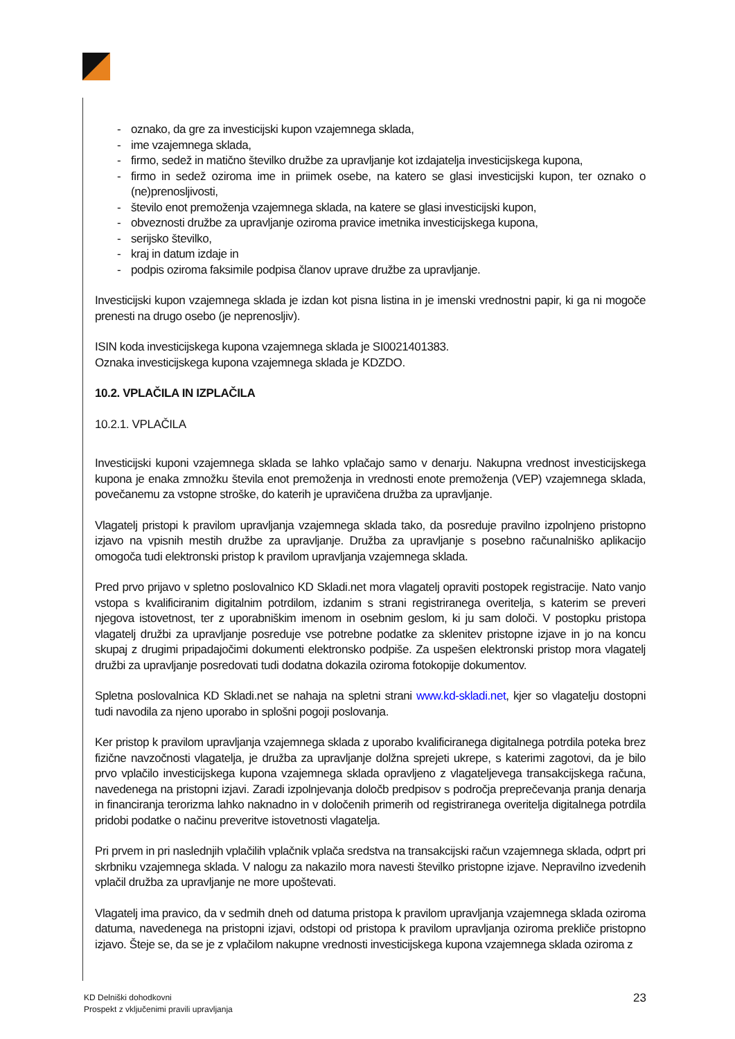- oznako, da gre za investicijski kupon vzajemnega sklada,
- ime vzajemnega sklada,
- firmo, sedež in matično številko družbe za upravljanje kot izdajatelja investicijskega kupona,
- firmo in sedež oziroma ime in priimek osebe, na katero se glasi investicijski kupon, ter oznako o (ne)prenosljivosti,
- število enot premoženja vzajemnega sklada, na katere se glasi investicijski kupon,
- obveznosti družbe za upravljanje oziroma pravice imetnika investicijskega kupona,
- serijsko številko,
- kraj in datum izdaje in
- podpis oziroma faksimile podpisa članov uprave družbe za upravljanje.
Investicijski kupon vzajemnega sklada je izdan kot pisna listina in je imenski vrednostni papir, ki ga ni mogoče prenesti na drugo osebo (je neprenosljiv).
ISIN koda investicijskega kupona vzajemnega sklada je SI0021401383.
Oznaka investicijskega kupona vzajemnega sklada je KDZDO.
10.2. VPLAČILA IN IZPLAČILA
10.2.1. VPLAČILA
Investicijski kuponi vzajemnega sklada se lahko vplačajo samo v denarju. Nakupna vrednost investicijskega kupona je enaka zmnožku števila enot premoženja in vrednosti enote premoženja (VEP) vzajemnega sklada, povečanemu za vstopne stroške, do katerih je upravičena družba za upravljanje.
Vlagatelj pristopi k pravilom upravljanja vzajemnega sklada tako, da posreduje pravilno izpolnjeno pristopno izjavo na vpisnih mestih družbe za upravljanje. Družba za upravljanje s posebno računalniško aplikacijo omogoča tudi elektronski pristop k pravilom upravljanja vzajemnega sklada.
Pred prvo prijavo v spletno poslovalnico KD Skladi.net mora vlagatelj opraviti postopek registracije. Nato vanjo vstopa s kvalificiranim digitalnim potrdilom, izdanim s strani registriranega overitelja, s katerim se preveri njegova istovetnost, ter z uporabniškim imenom in osebnim geslom, ki ju sam določi. V postopku pristopa vlagatelj družbi za upravljanje posreduje vse potrebne podatke za sklenitev pristopne izjave in jo na koncu skupaj z drugimi pripadajočimi dokumenti elektronsko podpiše. Za uspešen elektronski pristop mora vlagatelj družbi za upravljanje posredovati tudi dodatna dokazila oziroma fotokopije dokumentov.
Spletna poslovalnica KD Skladi.net se nahaja na spletni strani www.kd-skladi.net, kjer so vlagatelju dostopni tudi navodila za njeno uporabo in splošni pogoji poslovanja.
Ker pristop k pravilom upravljanja vzajemnega sklada z uporabo kvalificiranega digitalnega potrdila poteka brez fizične navzočnosti vlagatelja, je družba za upravljanje dolžna sprejeti ukrepe, s katerimi zagotovi, da je bilo prvo vplačilo investicijskega kupona vzajemnega sklada opravljeno z vlagateljevega transakcijskega računa, navedenega na pristopni izjavi. Zaradi izpolnjevanja določb predpisov s področja preprečevanja pranja denarja in financiranja terorizma lahko naknadno in v določenih primerih od registriranega overitelja digitalnega potrdila pridobi podatke o načinu preveritve istovetnosti vlagatelja.
Pri prvem in pri naslednjih vplačilih vplačnik vplača sredstva na transakcijski račun vzajemnega sklada, odprt pri skrbniku vzajemnega sklada. V nalogu za nakazilo mora navesti številko pristopne izjave. Nepravilno izvedenih vplačil družba za upravljanje ne more upoštevati.
Vlagatelj ima pravico, da v sedmih dneh od datuma pristopa k pravilom upravljanja vzajemnega sklada oziroma datuma, navedenega na pristopni izjavi, odstopi od pristopa k pravilom upravljanja oziroma prekliče pristopno izjavo. Šteje se, da se je z vplačilom nakupne vrednosti investicijskega kupona vzajemnega sklada oziroma z
KD Delniški dohodkovni
Prospekt z vključenimi pravili upravljanja
23